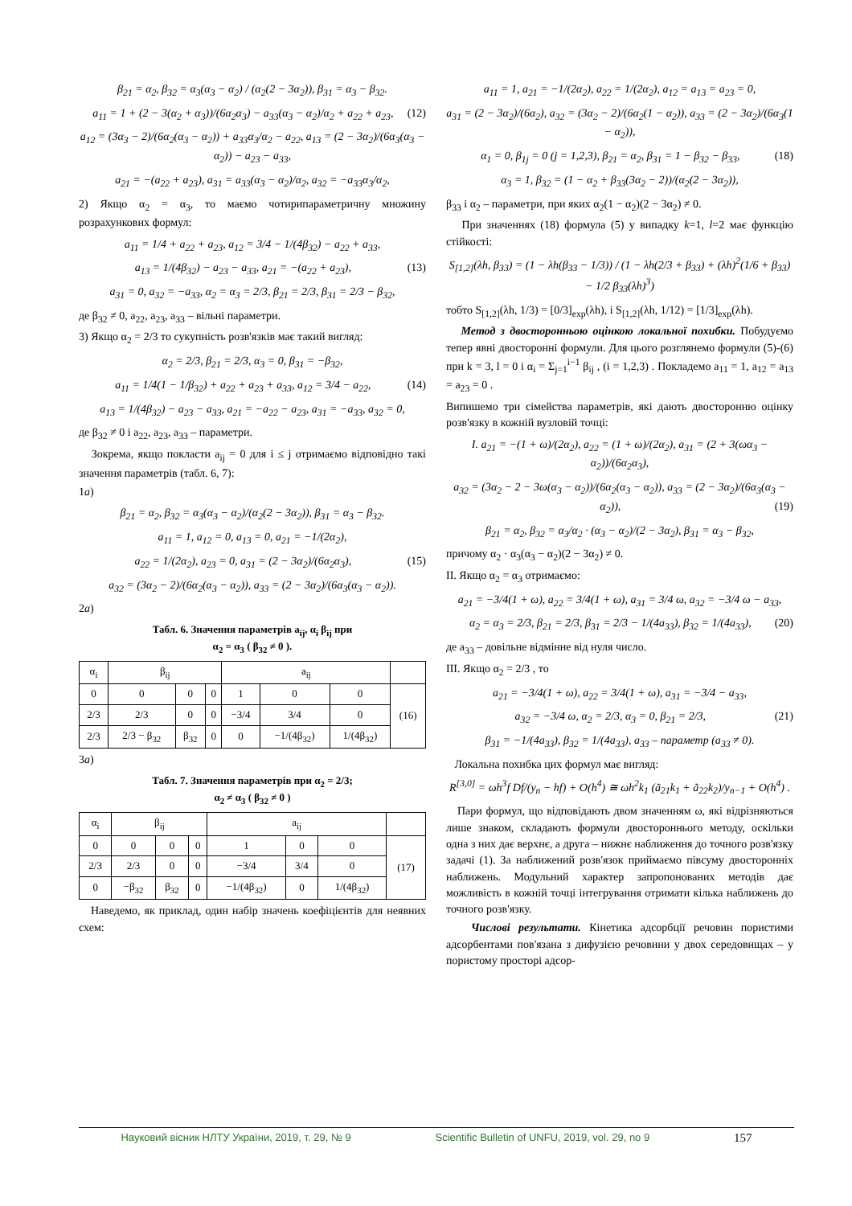β<sub>21</sub> = α<sub>2</sub>, β<sub>32</sub> = α<sub>3</sub>(α<sub>3</sub> − α<sub>2</sub>) / (α<sub>2</sub>(2 − 3α<sub>2</sub>)), β<sub>31</sub> = α<sub>3</sub> − β<sub>32</sub>.
a<sub>11</sub> = 1 + (2 − 3(α<sub>2</sub> + α<sub>3</sub>))/(6α<sub>2</sub>α<sub>3</sub>) − a<sub>33</sub>(α<sub>3</sub> − α<sub>2</sub>)/α<sub>2</sub> + a<sub>22</sub> + a<sub>23</sub>, (12)
a<sub>12</sub> = (3α<sub>3</sub> − 2)/(6α<sub>2</sub>(α<sub>3</sub> − α<sub>2</sub>)) + a<sub>33</sub>α<sub>3</sub>/α<sub>2</sub> − a<sub>22</sub>, a<sub>13</sub> = (2 − 3α<sub>2</sub>)/(6α<sub>3</sub>(α<sub>3</sub> − α<sub>2</sub>)) − a<sub>23</sub> − a<sub>33</sub>,
a<sub>21</sub> = −(a<sub>22</sub> + a<sub>23</sub>), a<sub>31</sub> = a<sub>33</sub>(α<sub>3</sub> − α<sub>2</sub>)/α<sub>2</sub>, a<sub>32</sub> = −a<sub>33</sub>α<sub>3</sub>/α<sub>2</sub>,
2) Якщо α<sub>2</sub> = α<sub>3</sub>, то маємо чотирипараметричну множину розрахункових формул:
a<sub>11</sub> = 1/4 + a<sub>22</sub> + a<sub>23</sub>, a<sub>12</sub> = 3/4 − 1/(4β<sub>32</sub>) − a<sub>22</sub> + a<sub>33</sub>,
a<sub>13</sub> = 1/(4β<sub>32</sub>) − a<sub>23</sub> − a<sub>33</sub>, a<sub>21</sub> = −(a<sub>22</sub> + a<sub>23</sub>), (13)
a<sub>31</sub> = 0, a<sub>32</sub> = −a<sub>33</sub>, α<sub>2</sub> = α<sub>3</sub> = 2/3, β<sub>21</sub> = 2/3, β<sub>31</sub> = 2/3 − β<sub>32</sub>,
де β<sub>32</sub> ≠ 0, a<sub>22</sub>, a<sub>23</sub>, a<sub>33</sub> – вільні параметри.
3) Якщо α<sub>2</sub> = 2/3 то сукупність розв'язків має такий вигляд:
α<sub>2</sub> = 2/3, β<sub>21</sub> = 2/3, α<sub>3</sub> = 0, β<sub>31</sub> = −β<sub>32</sub>,
a<sub>11</sub> = 1/4(1 − 1/β<sub>32</sub>) + a<sub>22</sub> + a<sub>23</sub> + a<sub>33</sub>, a<sub>12</sub> = 3/4 − a<sub>22</sub>, (14)
a<sub>13</sub> = 1/(4β<sub>32</sub>) − a<sub>23</sub> − a<sub>33</sub>, a<sub>21</sub> = −a<sub>22</sub> − a<sub>23</sub>, a<sub>31</sub> = −a<sub>33</sub>, a<sub>32</sub> = 0,
де β<sub>32</sub> ≠ 0 і a<sub>22</sub>, a<sub>23</sub>, a<sub>33</sub> – параметри.
Зокрема, якщо покласти a<sub>ij</sub> = 0 для i ≤ j отримаємо відповідно такі значення параметрів (табл. 6, 7):
1a)
β<sub>21</sub> = α<sub>2</sub>, β<sub>32</sub> = α<sub>3</sub>(α<sub>3</sub> − α<sub>2</sub>)/(α<sub>2</sub>(2 − 3α<sub>2</sub>)), β<sub>31</sub> = α<sub>3</sub> − β<sub>32</sub>.
a<sub>11</sub> = 1, a<sub>12</sub> = 0, a<sub>13</sub> = 0, a<sub>21</sub> = −1/(2α<sub>2</sub>),
a<sub>22</sub> = 1/(2α<sub>2</sub>), a<sub>23</sub> = 0, a<sub>31</sub> = (2 − 3α<sub>2</sub>)/(6α<sub>2</sub>α<sub>3</sub>), (15)
a<sub>32</sub> = (3α<sub>2</sub> − 2)/(6α<sub>2</sub>(α<sub>3</sub> − α<sub>2</sub>)), a<sub>33</sub> = (2 − 3α<sub>2</sub>)/(6α<sub>3</sub>(α<sub>3</sub> − α<sub>2</sub>)).
2a)
Табл. 6. Значення параметрів a<sub>ij</sub>, α<sub>i</sub> β<sub>ij</sub> при
α<sub>2</sub> = α<sub>3</sub> ( β<sub>32</sub> ≠ 0 ).
| α<sub>i</sub> | β<sub>ij</sub> | | | a<sub>ij</sub> | | | |
| --- | --- | --- | --- | --- | --- | --- | --- |
| 0 | 0 | 0 | 0 | 1 | 0 | 0 | (16) |
| 2/3 | 2/3 | 0 | 0 | −3/4 | 3/4 | 0 | |
| 2/3 | 2/3 − β<sub>32</sub> | β<sub>32</sub> | 0 | 0 | −1/(4β<sub>32</sub>) | 1/(4β<sub>32</sub>) | |
3a)
Табл. 7. Значення параметрів при α<sub>2</sub> = 2/3;
α<sub>2</sub> ≠ α<sub>3</sub> ( β<sub>32</sub> ≠ 0 )
| α<sub>i</sub> | β<sub>ij</sub> | | | a<sub>ij</sub> | | | |
| --- | --- | --- | --- | --- | --- | --- | --- |
| 0 | 0 | 0 | 0 | 1 | 0 | 0 | (17) |
| 2/3 | 2/3 | 0 | 0 | −3/4 | 3/4 | 0 | |
| 0 | −β<sub>32</sub> | β<sub>32</sub> | 0 | −1/(4β<sub>32</sub>) | 0 | 1/(4β<sub>32</sub>) | |
Наведемо, як приклад, один набір значень коефіцієнтів для неявних схем:
a<sub>11</sub> = 1, a<sub>21</sub> = −1/(2α<sub>2</sub>), a<sub>22</sub> = 1/(2α<sub>2</sub>), a<sub>12</sub> = a<sub>13</sub> = a<sub>23</sub> = 0,
a<sub>31</sub> = (2 − 3α<sub>2</sub>)/(6α<sub>2</sub>), a<sub>32</sub> = (3α<sub>2</sub> − 2)/(6α<sub>2</sub>(1 − α<sub>2</sub>)), a<sub>33</sub> = (2 − 3α<sub>2</sub>)/(6α<sub>3</sub>(1 − α<sub>2</sub>)),
α<sub>1</sub> = 0, β<sub>1j</sub> = 0 (j = 1,2,3), β<sub>21</sub> = α<sub>2</sub>, β<sub>31</sub> = 1 − β<sub>32</sub> − β<sub>33</sub>, (18)
α<sub>3</sub> = 1, β<sub>32</sub> = (1 − α<sub>2</sub> + β<sub>33</sub>(3α<sub>2</sub> − 2))/(α<sub>2</sub>(2 − 3α<sub>2</sub>)),
β<sub>33</sub> і α<sub>2</sub> – параметри, при яких α<sub>2</sub>(1 − α<sub>2</sub>)(2 − 3α<sub>2</sub>) ≠ 0.
При значеннях (18) формула (5) у випадку k=1, l=2 має функцію стійкості:
S<sub>[1,2]</sub>(λh, β<sub>33</sub>) = (1 − λh(β<sub>33</sub> − 1/3)) / (1 − λh(2/3 + β<sub>33</sub>) + (λh)<sup>2</sup>(1/6 + β<sub>33</sub>) − 1/2 β<sub>33</sub>(λh)<sup>3</sup>)
тобто S<sub>[1,2]</sub>(λh, 1/3) = [0/3]<sub>exp</sub>(λh), і S<sub>[1,2]</sub>(λh, 1/12) = [1/3]<sub>exp</sub>(λh).
Метод з двосторонньою оцінкою локальної похибки. Побудуємо тепер явні двосторонні формули. Для цього розглянемо формули (5)-(6) при k = 3, l = 0 і α<sub>i</sub> = Σ<sub>j=1</sub><sup>i−1</sup> β<sub>ij</sub> , (i = 1,2,3) . Покладемо a<sub>11</sub> = 1, a<sub>12</sub> = a<sub>13</sub> = a<sub>23</sub> = 0 .
Випишемо три сімейства параметрів, які дають двосторонню оцінку розв'язку в кожній вузловій точці:
I. a<sub>21</sub> = −(1 + ω)/(2α<sub>2</sub>), a<sub>22</sub> = (1 + ω)/(2α<sub>2</sub>), a<sub>31</sub> = (2 + 3(ωα<sub>3</sub> − α<sub>2</sub>))/(6α<sub>2</sub>α<sub>3</sub>),
a<sub>32</sub> = (3α<sub>2</sub> − 2 − 3ω(α<sub>3</sub> − α<sub>2</sub>))/(6α<sub>2</sub>(α<sub>3</sub> − α<sub>2</sub>)), a<sub>33</sub> = (2 − 3α<sub>2</sub>)/(6α<sub>3</sub>(α<sub>3</sub> − α<sub>2</sub>)), (19)
β<sub>21</sub> = α<sub>2</sub>, β<sub>32</sub> = α<sub>3</sub>/α<sub>2</sub> · (α<sub>3</sub> − α<sub>2</sub>)/(2 − 3α<sub>2</sub>), β<sub>31</sub> = α<sub>3</sub> − β<sub>32</sub>,
причому α<sub>2</sub> · α<sub>3</sub>(α<sub>3</sub> − α<sub>2</sub>)(2 − 3α<sub>2</sub>) ≠ 0.
II. Якщо α<sub>2</sub> = α<sub>3</sub> отримаємо:
a<sub>21</sub> = −3/4(1 + ω), a<sub>22</sub> = 3/4(1 + ω), a<sub>31</sub> = 3/4 ω, a<sub>32</sub> = −3/4 ω − a<sub>33</sub>,
α<sub>2</sub> = α<sub>3</sub> = 2/3, β<sub>21</sub> = 2/3, β<sub>31</sub> = 2/3 − 1/(4a<sub>33</sub>), β<sub>32</sub> = 1/(4a<sub>33</sub>), (20)
де a<sub>33</sub> – довільне відмінне від нуля число.
III. Якщо α<sub>2</sub> = 2/3 , то
a<sub>21</sub> = −3/4(1 + ω), a<sub>22</sub> = 3/4(1 + ω), a<sub>31</sub> = −3/4 − a<sub>33</sub>,
a<sub>32</sub> = −3/4 ω, α<sub>2</sub> = 2/3, α<sub>3</sub> = 0, β<sub>21</sub> = 2/3, (21)
β<sub>31</sub> = −1/(4a<sub>33</sub>), β<sub>32</sub> = 1/(4a<sub>33</sub>), a<sub>33</sub> – параметр (a<sub>33</sub> ≠ 0).
Локальна похибка цих формул має вигляд:
R<sup>[3,0]</sup> = ωh<sup>3</sup>f Df/(y<sub>n</sub> − hf) + O(h<sup>4</sup>) ≅ ωh<sup>2</sup>k<sub>1</sub> (ã<sub>21</sub>k<sub>1</sub> + ã<sub>22</sub>k<sub>2</sub>)/y<sub>n−1</sub> + O(h<sup>4</sup>) .
Пари формул, що відповідають двом значенням ω, які відрізняються лише знаком, складають формули двостороннього методу, оскільки одна з них дає верхнє, а друга – нижнє наближення до точного розв'язку задачі (1). За наближений розв'язок приймаємо півсуму двосторонніх наближень. Модульний характер запропонованих методів дає можливість в кожній точці інтегрування отримати кілька наближень до точного розв'язку.
Числові результати. Кінетика адсорбції речовин пористими адсорбентами пов'язана з дифузією речовини у двох середовищах – у пористому просторі адсор-
Науковий вісник НЛТУ України, 2019, т. 29, № 9 Scientific Bulletin of UNFU, 2019, vol. 29, no 9 157